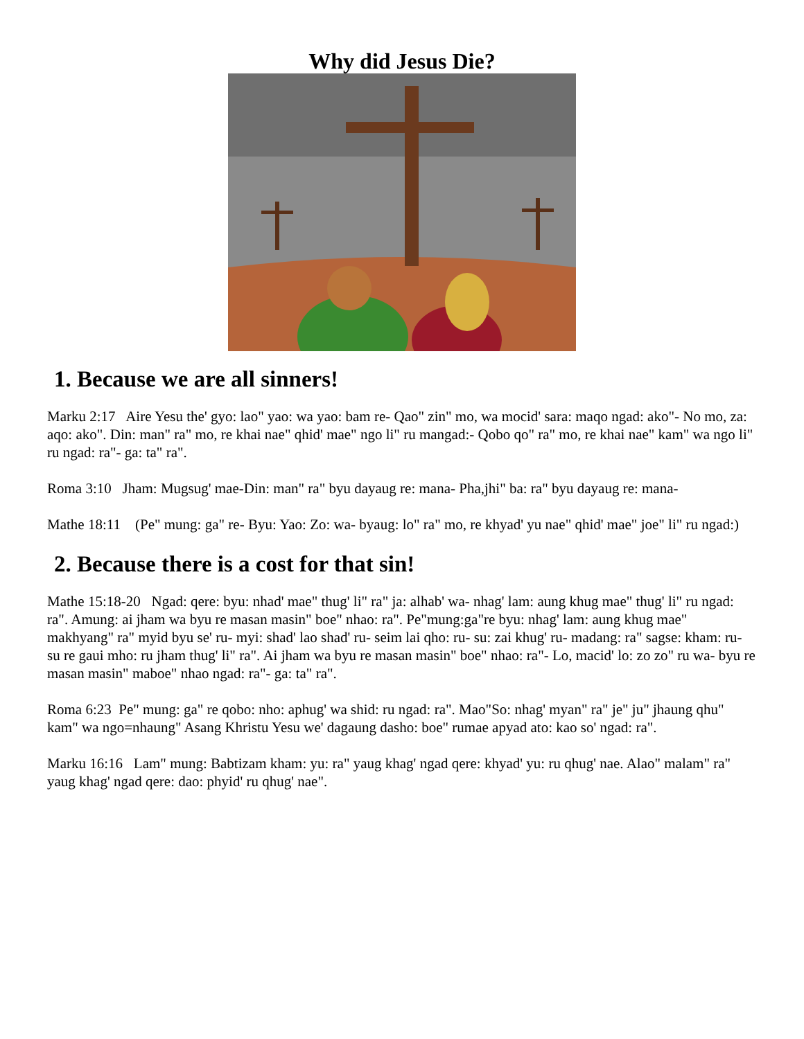Why did Jesus Die?
1. Because we are all sinners!
Marku 2:17 Aire Yesu the' gyo: lao" yao: wa yao: bam re- Qao" zin" mo, wa mocid' sara: maqo ngad: ako"- No mo, za: aqo: ako". Din: man" ra" mo, re khai nae" qhid' mae" ngo li" ru mangad:- Qobo qo" ra" mo, re khai nae" kam" wa ngo li" ru ngad: ra"- ga: ta" ra".
Roma 3:10 Jham: Mugsug' mae-Din: man" ra" byu dayaug re: mana- Pha,jhi" ba: ra" byu dayaug re: mana-
Mathe 18:11 (Pe" mung: ga" re- Byu: Yao: Zo: wa- byaug: lo" ra" mo, re khyad' yu nae" qhid' mae" joe" li" ru ngad:)
2. Because there is a cost for that sin!
Mathe 15:18-20 Ngad: qere: byu: nhad' mae" thug' li" ra" ja: alhab' wa- nhag' lam: aung khug mae" thug' li" ru ngad: ra". Amung: ai jham wa byu re masan masin" boe" nhao: ra". Pe"mung:ga"re byu: nhag' lam: aung khug mae" makhyang" ra" myid byu se' ru- myi: shad' lao shad' ru- seim lai qho: ru- su: zai khug' ru- madang: ra" sagse: kham: ru- su re gaui mho: ru jham thug' li" ra". Ai jham wa byu re masan masin" boe" nhao: ra"- Lo, macid' lo: zo zo" ru wa- byu re masan masin" maboe" nhao ngad: ra"- ga: ta" ra".
Roma 6:23 Pe" mung: ga" re qobo: nho: aphug' wa shid: ru ngad: ra". Mao"So: nhag' myan" ra" je" ju" jhaung qhu" kam" wa ngo=nhaung" Asang Khristu Yesu we' dagaung dasho: boe" rumae apyad ato: kao so' ngad: ra".
Marku 16:16 Lam" mung: Babtizam kham: yu: ra" yaug khag' ngad qere: khyad' yu: ru qhug' nae. Alao" malam" ra" yaug khag' ngad qere: dao: phyid' ru qhug' nae".